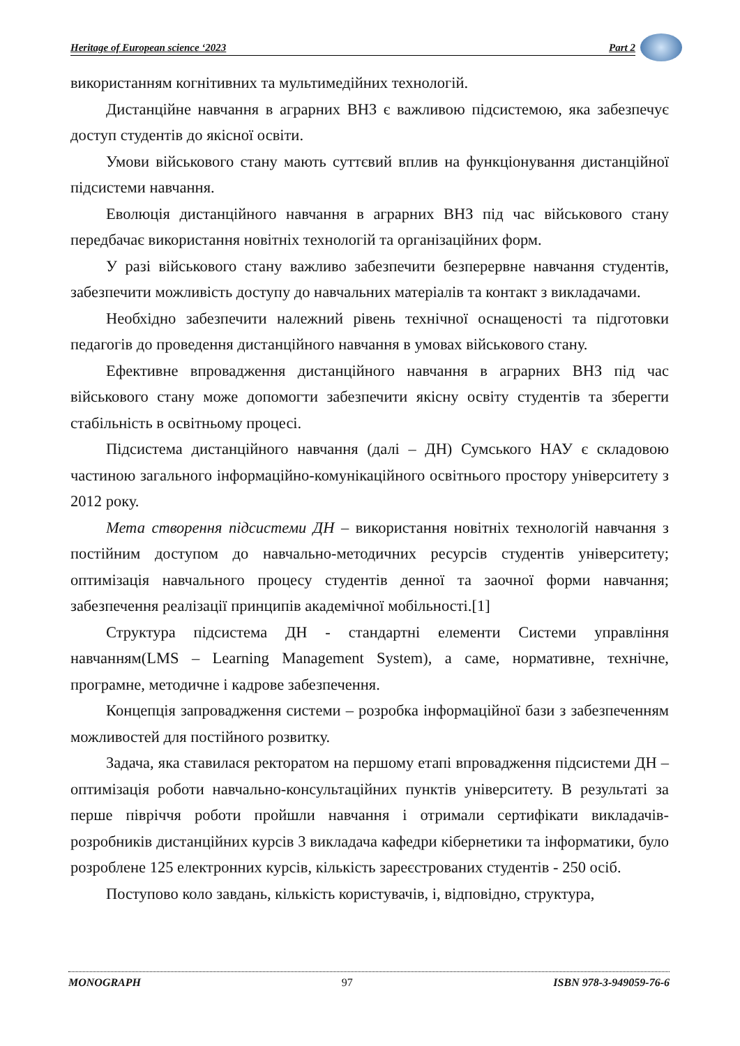Heritage of European science ‘2023 Part 2
використанням когнітивних та мультимедійних технологій.
Дистанційне навчання в аграрних ВНЗ є важливою підсистемою, яка забезпечує доступ студентів до якісної освіти.
Умови військового стану мають суттєвий вплив на функціонування дистанційної підсистеми навчання.
Еволюція дистанційного навчання в аграрних ВНЗ під час військового стану передбачає використання новітніх технологій та організаційних форм.
У разі військового стану важливо забезпечити безперервне навчання студентів, забезпечити можливість доступу до навчальних матеріалів та контакт з викладачами.
Необхідно забезпечити належний рівень технічної оснащеності та підготовки педагогів до проведення дистанційного навчання в умовах військового стану.
Ефективне впровадження дистанційного навчання в аграрних ВНЗ під час військового стану може допомогти забезпечити якісну освіту студентів та зберегти стабільність в освітньому процесі.
Підсистема дистанційного навчання (далі – ДН) Сумського НАУ є складовою частиною загального інформаційно-комунікаційного освітнього простору університету з 2012 року.
Мета створення підсистеми ДН – використання новітніх технологій навчання з постійним доступом до навчально-методичних ресурсів студентів університету; оптимізація навчального процесу студентів денної та заочної форми навчання; забезпечення реалізації принципів академічної мобільності.[1]
Структура підсистема ДН - стандартні елементи Системи управління навчанням(LMS – Learning Management System), а саме, нормативне, технічне, програмне, методичне і кадрове забезпечення.
Концепція запровадження системи – розробка інформаційної бази з забезпеченням можливостей для постійного розвитку.
Задача, яка ставилася ректоратом на першому етапі впровадження підсистеми ДН – оптимізація роботи навчально-консультаційних пунктів університету. В результаті за перше півріччя роботи пройшли навчання і отримали сертифікати викладачів-розробників дистанційних курсів 3 викладача кафедри кібернетики та інформатики, було розроблене 125 електронних курсів, кількість зареєстрованих студентів - 250 осіб.
Поступово коло завдань, кількість користувачів, і, відповідно, структура,
MONOGRAPH 97 ISBN 978-3-949059-76-6